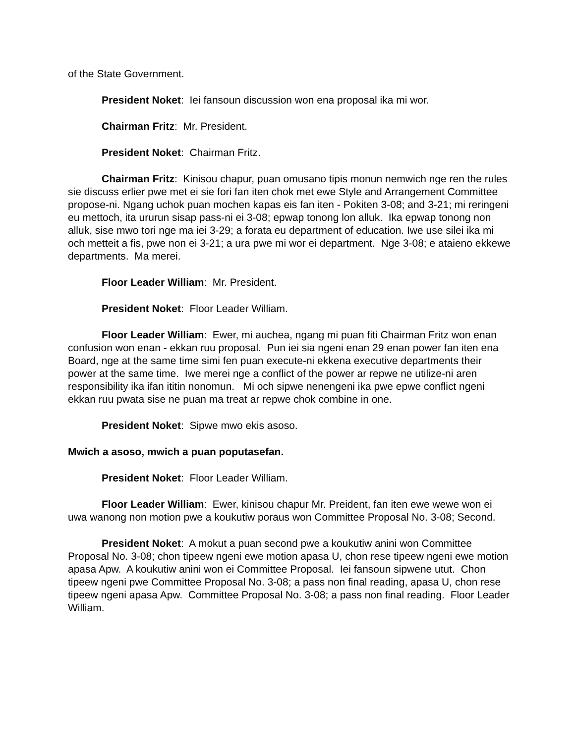of the State Government.
President Noket: Iei fansoun discussion won ena proposal ika mi wor.
Chairman Fritz: Mr. President.
President Noket: Chairman Fritz.
Chairman Fritz: Kinisou chapur, puan omusano tipis monun nemwich nge ren the rules sie discuss erlier pwe met ei sie fori fan iten chok met ewe Style and Arrangement Committee propose-ni. Ngang uchok puan mochen kapas eis fan iten - Pokiten 3-08; and 3-21; mi reringeni eu mettoch, ita ururun sisap pass-ni ei 3-08; epwap tonong lon alluk. Ika epwap tonong non alluk, sise mwo tori nge ma iei 3-29; a forata eu department of education. Iwe use silei ika mi och metteit a fis, pwe non ei 3-21; a ura pwe mi wor ei department. Nge 3-08; e ataieno ekkewe departments. Ma merei.
Floor Leader William: Mr. President.
President Noket: Floor Leader William.
Floor Leader William: Ewer, mi auchea, ngang mi puan fiti Chairman Fritz won enan confusion won enan - ekkan ruu proposal. Pun iei sia ngeni enan 29 enan power fan iten ena Board, nge at the same time simi fen puan execute-ni ekkena executive departments their power at the same time. Iwe merei nge a conflict of the power ar repwe ne utilize-ni aren responsibility ika ifan ititin nonomun. Mi och sipwe nenengeni ika pwe epwe conflict ngeni ekkan ruu pwata sise ne puan ma treat ar repwe chok combine in one.
President Noket: Sipwe mwo ekis asoso.
Mwich a asoso, mwich a puan poputasefan.
President Noket: Floor Leader William.
Floor Leader William: Ewer, kinisou chapur Mr. Preident, fan iten ewe wewe won ei uwa wanong non motion pwe a koukutiw poraus won Committee Proposal No. 3-08; Second.
President Noket: A mokut a puan second pwe a koukutiw anini won Committee Proposal No. 3-08; chon tipeew ngeni ewe motion apasa U, chon rese tipeew ngeni ewe motion apasa Apw. A koukutiw anini won ei Committee Proposal. Iei fansoun sipwene utut. Chon tipeew ngeni pwe Committee Proposal No. 3-08; a pass non final reading, apasa U, chon rese tipeew ngeni apasa Apw. Committee Proposal No. 3-08; a pass non final reading. Floor Leader William.